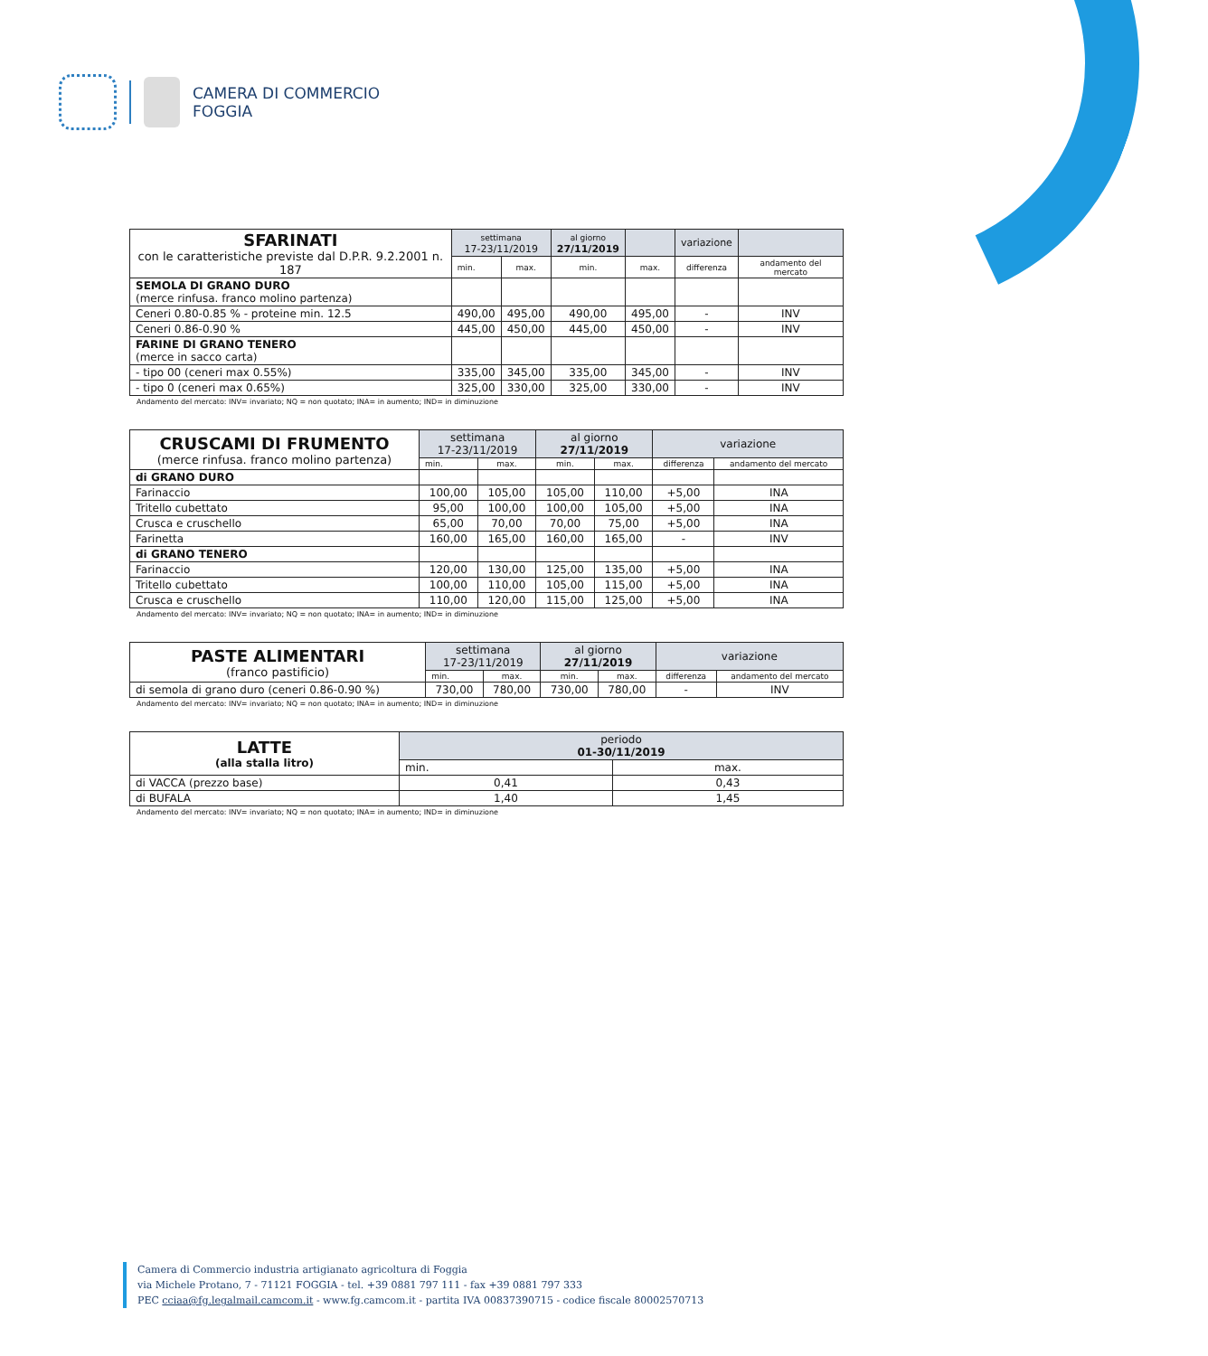CAMERA DI COMMERCIO
FOGGIA
| SFARINATI con le caratteristiche previste dal D.P.R. 9.2.2001 n. 187 | settimana 17-23/11/2019 | | al giorno 27/11/2019 | | variazione | |
| --- | --- | --- | --- | --- | --- | --- |
| | min. | max. | min. | max. | differenza | andamento del mercato |
| SEMOLA DI GRANO DURO (merce rinfusa. franco molino partenza) | | | | | | |
| Ceneri 0.80-0.85 % - proteine min. 12.5 | 490,00 | 495,00 | 490,00 | 495,00 | - | INV |
| Ceneri 0.86-0.90 % | 445,00 | 450,00 | 445,00 | 450,00 | - | INV |
| FARINE DI GRANO TENERO (merce in sacco carta) | | | | | | |
| - tipo 00 (ceneri max 0.55%) | 335,00 | 345,00 | 335,00 | 345,00 | - | INV |
| - tipo 0 (ceneri max 0.65%) | 325,00 | 330,00 | 325,00 | 330,00 | - | INV |
Andamento del mercato: INV= invariato; NQ = non quotato; INA= in aumento; IND= in diminuzione
| CRUSCAMI DI FRUMENTO (merce rinfusa. franco molino partenza) | settimana 17-23/11/2019 | | al giorno 27/11/2019 | | variazione | |
| --- | --- | --- | --- | --- | --- | --- |
| | min. | max. | min. | max. | differenza | andamento del mercato |
| di GRANO DURO | | | | | | |
| Farinaccio | 100,00 | 105,00 | 105,00 | 110,00 | +5,00 | INA |
| Tritello cubettato | 95,00 | 100,00 | 100,00 | 105,00 | +5,00 | INA |
| Crusca e cruschello | 65,00 | 70,00 | 70,00 | 75,00 | +5,00 | INA |
| Farinetta | 160,00 | 165,00 | 160,00 | 165,00 | - | INV |
| di GRANO TENERO | | | | | | |
| Farinaccio | 120,00 | 130,00 | 125,00 | 135,00 | +5,00 | INA |
| Tritello cubettato | 100,00 | 110,00 | 105,00 | 115,00 | +5,00 | INA |
| Crusca e cruschello | 110,00 | 120,00 | 115,00 | 125,00 | +5,00 | INA |
Andamento del mercato: INV= invariato; NQ = non quotato; INA= in aumento; IND= in diminuzione
| PASTE ALIMENTARI (franco pastificio) | settimana 17-23/11/2019 | | al giorno 27/11/2019 | | variazione | |
| --- | --- | --- | --- | --- | --- | --- |
| | min. | max. | min. | max. | differenza | andamento del mercato |
| di semola di grano duro (ceneri 0.86-0.90 %) | 730,00 | 780,00 | 730,00 | 780,00 | - | INV |
Andamento del mercato: INV= invariato; NQ = non quotato; INA= in aumento; IND= in diminuzione
| LATTE (alla stalla litro) | periodo 01-30/11/2019 | |
| --- | --- | --- |
| | min. | max. |
| di VACCA (prezzo base) | 0,41 | 0,43 |
| di BUFALA | 1,40 | 1,45 |
Andamento del mercato: INV= invariato; NQ = non quotato; INA= in aumento; IND= in diminuzione
Camera di Commercio industria artigianato agricoltura di Foggia
via Michele Protano, 7 - 71121 FOGGIA - tel. +39 0881 797 111 - fax +39 0881 797 333
PEC cciaa@fg.legalmail.camcom.it - www.fg.camcom.it - partita IVA 00837390715 - codice fiscale 80002570713